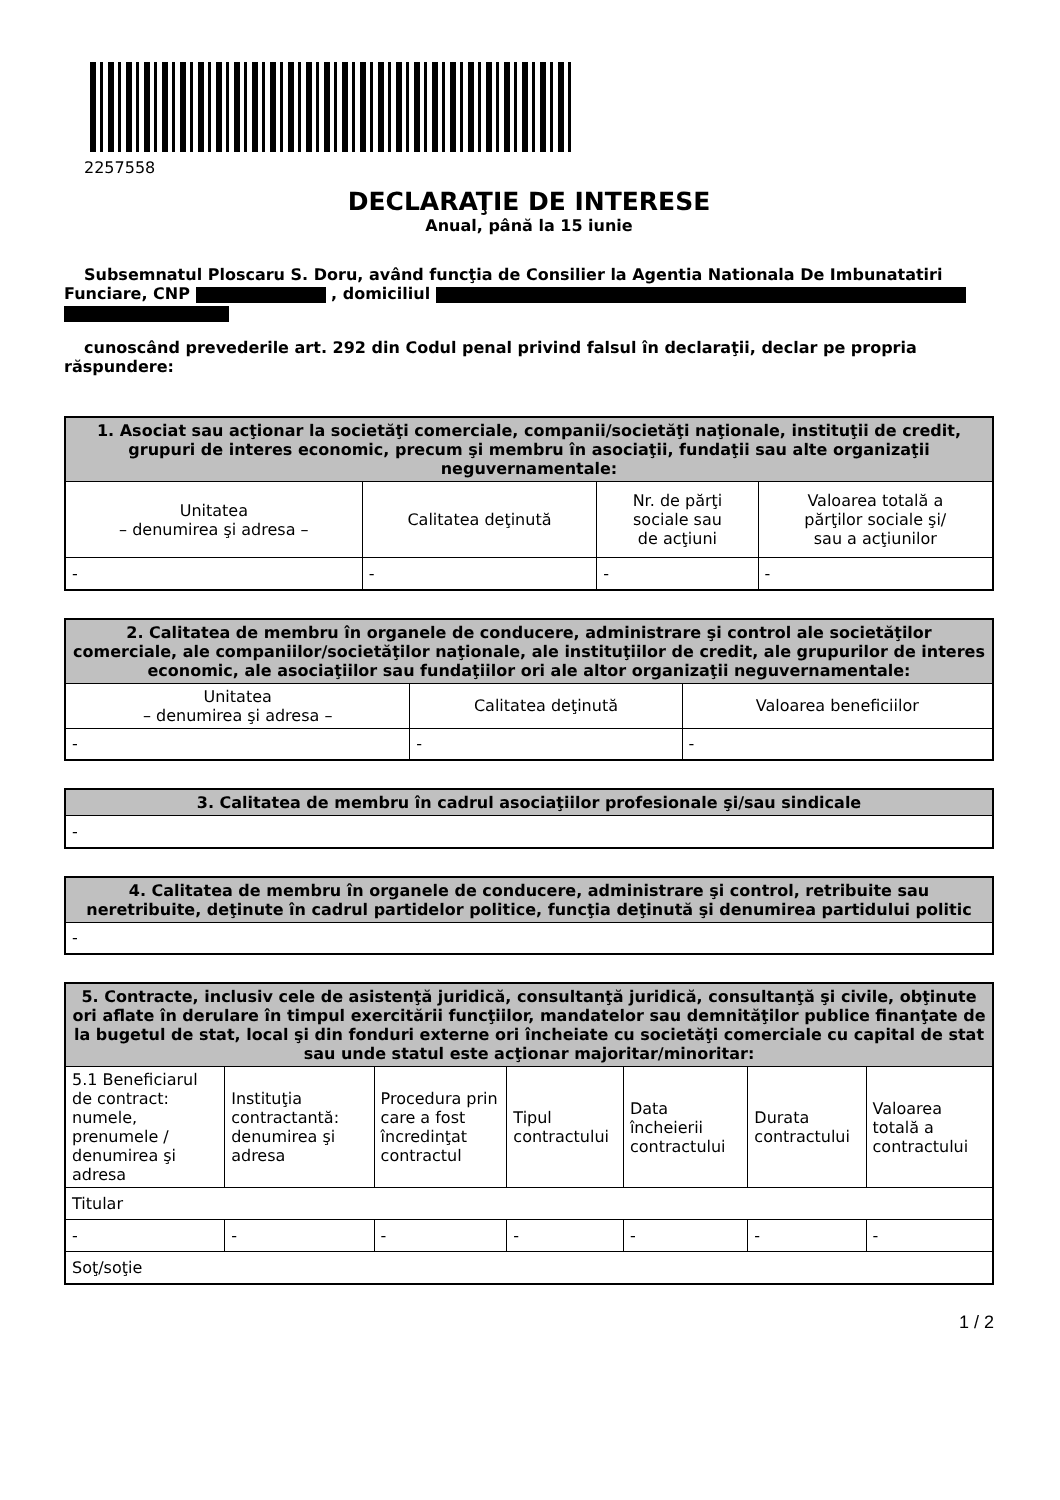2257558
DECLARAŢIE DE INTERESE
Anual, până la 15 iunie
Subsemnatul Ploscaru S. Doru, având funcţia de Consilier la Agentia Nationala De Imbunatatiri Funciare, CNP , domiciliul
cunoscând prevederile art. 292 din Codul penal privind falsul în declaraţii, declar pe propria răspundere:
| 1. Asociat sau acţionar la societăţi comerciale, companii/societăţi naţionale, instituţii de credit, grupuri de interes economic, precum şi membru în asociaţii, fundaţii sau alte organizaţii neguvernamentale: | | | |
| --- | --- | --- | --- |
| Unitatea – denumirea şi adresa – | Calitatea deţinută | Nr. de părţi sociale sau de acţiuni | Valoarea totală a părţilor sociale şi/ sau a acţiunilor |
| - | - | - | - |
| 2. Calitatea de membru în organele de conducere, administrare şi control ale societăţilor comerciale, ale companiilor/societăţilor naţionale, ale instituţiilor de credit, ale grupurilor de interes economic, ale asociaţiilor sau fundaţiilor ori ale altor organizaţii neguvernamentale: | | |
| --- | --- | --- |
| Unitatea – denumirea şi adresa – | Calitatea deţinută | Valoarea beneficiilor |
| - | - | - |
| 3. Calitatea de membru în cadrul asociaţiilor profesionale şi/sau sindicale |
| --- |
| - |
| 4. Calitatea de membru în organele de conducere, administrare şi control, retribuite sau neretribuite, deţinute în cadrul partidelor politice, funcţia deţinută şi denumirea partidului politic |
| --- |
| - |
| 5. Contracte, inclusiv cele de asistenţă juridică, consultanţă juridică, consultanţă şi civile, obţinute ori aflate în derulare în timpul exercitării funcţiilor, mandatelor sau demnităţilor publice finanţate de la bugetul de stat, local şi din fonduri externe ori încheiate cu societăţi comerciale cu capital de stat sau unde statul este acţionar majoritar/minoritar: | | | | | | |
| --- | --- | --- | --- | --- | --- | --- |
| 5.1 Beneficiarul de contract: numele, prenumele / denumirea şi adresa | Instituţia contractantă: denumirea şi adresa | Procedura prin care a fost încredinţat contractul | Tipul contractului | Data încheierii contractului | Durata contractului | Valoarea totală a contractului |
| Titular | | | | | | |
| - | - | - | - | - | - | - |
| Soţ/soţie | | | | | | |
1 / 2